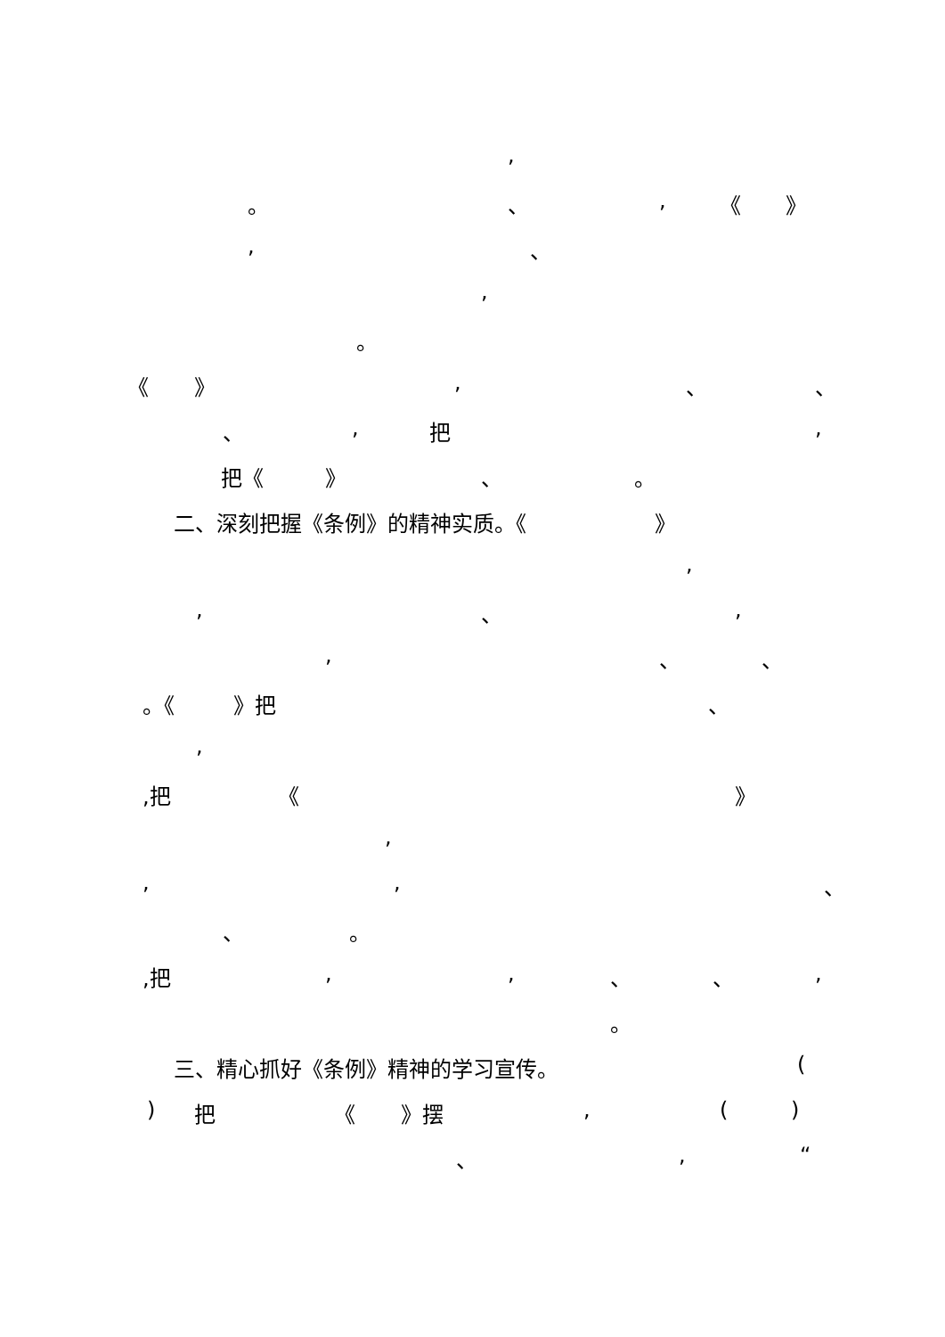,
。 、 , 《 》
, 、
,
。
《 》 , 、 、
、 , 把 ,
把《 》 、 。
二、深刻把握《条例》的精神实质。《 》 ,
, 、 ,
, 、 、
。《 》把 、
,
,把 《 》
,
, , 、
、 。
,把 , , 、 、 ,
。
三、精心抓好《条例》精神的学习宣传。 (
) 把 《 》摆 , ( )
、 , “